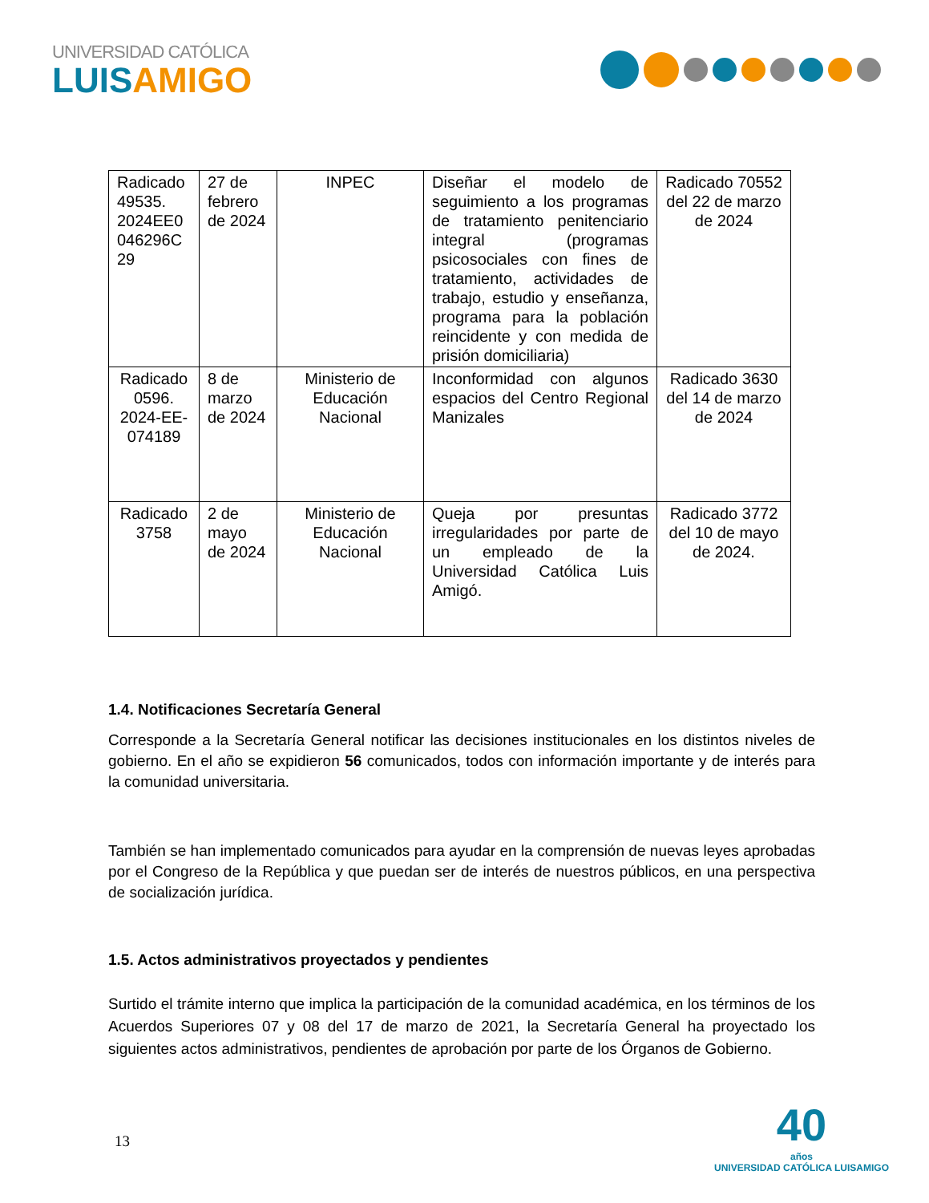UNIVERSIDAD CATÓLICA
LUISAMIGO
| Radicado 49535. 2024EE0 046296C 29 | 27 de febrero de 2024 | INPEC | Diseñar el modelo de seguimiento a los programas de tratamiento penitenciario integral (programas psicosociales con fines de tratamiento, actividades de trabajo, estudio y enseñanza, programa para la población reincidente y con medida de prisión domiciliaria) | Radicado 70552 del 22 de marzo de 2024 |
| Radicado 0596. 2024-EE-074189 | 8 de marzo de 2024 | Ministerio de Educación Nacional | Inconformidad con algunos espacios del Centro Regional Manizales | Radicado 3630 del 14 de marzo de 2024 |
| Radicado 3758 | 2 de mayo de 2024 | Ministerio de Educación Nacional | Queja por presuntas irregularidades por parte de un empleado de la Universidad Católica Luis Amigó. | Radicado 3772 del 10 de mayo de 2024. |
1.4. Notificaciones Secretaría General
Corresponde a la Secretaría General notificar las decisiones institucionales en los distintos niveles de gobierno. En el año se expidieron 56 comunicados, todos con información importante y de interés para la comunidad universitaria.
También se han implementado comunicados para ayudar en la comprensión de nuevas leyes aprobadas por el Congreso de la República y que puedan ser de interés de nuestros públicos, en una perspectiva de socialización jurídica.
1.5. Actos administrativos proyectados y pendientes
Surtido el trámite interno que implica la participación de la comunidad académica, en los términos de los Acuerdos Superiores 07 y 08 del 17 de marzo de 2021, la Secretaría General ha proyectado los siguientes actos administrativos, pendientes de aprobación por parte de los Órganos de Gobierno.
13
40
años
UNIVERSIDAD CATÓLICA LUISAMIGO